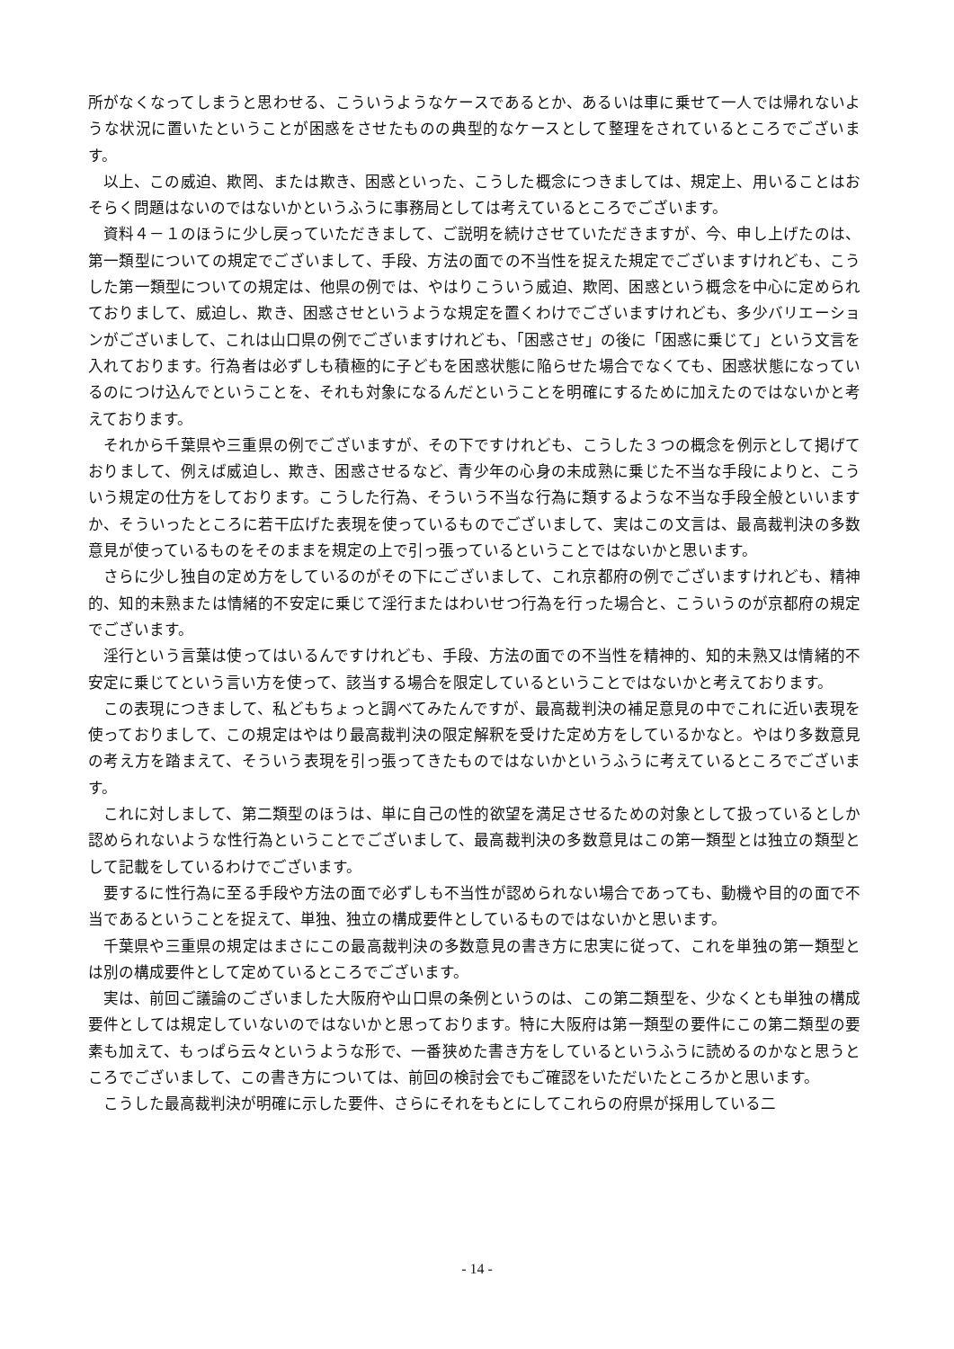所がなくなってしまうと思わせる、こういうようなケースであるとか、あるいは車に乗せて一人では帰れないような状況に置いたということが困惑をさせたものの典型的なケースとして整理をされているところでございます。
以上、この威迫、欺罔、または欺き、困惑といった、こうした概念につきましては、規定上、用いることはおそらく問題はないのではないかというふうに事務局としては考えているところでございます。
資料４－１のほうに少し戻っていただきまして、ご説明を続けさせていただきますが、今、申し上げたのは、第一類型についての規定でございまして、手段、方法の面での不当性を捉えた規定でございますけれども、こうした第一類型についての規定は、他県の例では、やはりこういう威迫、欺罔、困惑という概念を中心に定められておりまして、威迫し、欺き、困惑させというような規定を置くわけでございますけれども、多少バリエーションがございまして、これは山口県の例でございますけれども、「困惑させ」の後に「困惑に乗じて」という文言を入れております。行為者は必ずしも積極的に子どもを困惑状態に陥らせた場合でなくても、困惑状態になっているのにつけ込んでということを、それも対象になるんだということを明確にするために加えたのではないかと考えております。
それから千葉県や三重県の例でございますが、その下ですけれども、こうした３つの概念を例示として掲げておりまして、例えば威迫し、欺き、困惑させるなど、青少年の心身の未成熟に乗じた不当な手段によりと、こういう規定の仕方をしております。こうした行為、そういう不当な行為に類するような不当な手段全般といいますか、そういったところに若干広げた表現を使っているものでございまして、実はこの文言は、最高裁判決の多数意見が使っているものをそのままを規定の上で引っ張っているということではないかと思います。
さらに少し独自の定め方をしているのがその下にございまして、これ京都府の例でございますけれども、精神的、知的未熟または情緒的不安定に乗じて淫行またはわいせつ行為を行った場合と、こういうのが京都府の規定でございます。
淫行という言葉は使ってはいるんですけれども、手段、方法の面での不当性を精神的、知的未熟又は情緒的不安定に乗じてという言い方を使って、該当する場合を限定しているということではないかと考えております。
この表現につきまして、私どもちょっと調べてみたんですが、最高裁判決の補足意見の中でこれに近い表現を使っておりまして、この規定はやはり最高裁判決の限定解釈を受けた定め方をしているかなと。やはり多数意見の考え方を踏まえて、そういう表現を引っ張ってきたものではないかというふうに考えているところでございます。
これに対しまして、第二類型のほうは、単に自己の性的欲望を満足させるための対象として扱っているとしか認められないような性行為ということでございまして、最高裁判決の多数意見はこの第一類型とは独立の類型として記載をしているわけでございます。
要するに性行為に至る手段や方法の面で必ずしも不当性が認められない場合であっても、動機や目的の面で不当であるということを捉えて、単独、独立の構成要件としているものではないかと思います。
千葉県や三重県の規定はまさにこの最高裁判決の多数意見の書き方に忠実に従って、これを単独の第一類型とは別の構成要件として定めているところでございます。
実は、前回ご議論のございました大阪府や山口県の条例というのは、この第二類型を、少なくとも単独の構成要件としては規定していないのではないかと思っております。特に大阪府は第一類型の要件にこの第二類型の要素も加えて、もっぱら云々というような形で、一番狭めた書き方をしているというふうに読めるのかなと思うところでございまして、この書き方については、前回の検討会でもご確認をいただいたところかと思います。
こうした最高裁判決が明確に示した要件、さらにそれをもとにしてこれらの府県が採用している二
- 14 -